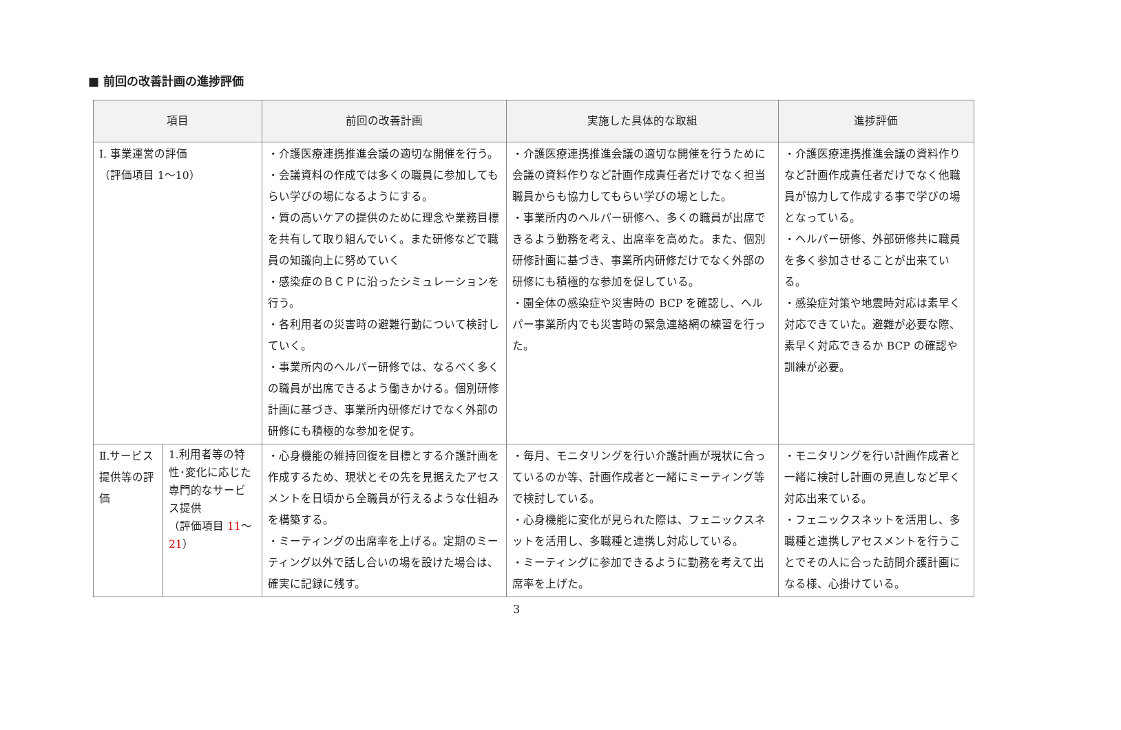■ 前回の改善計画の進捗評価
| 項目 | | 前回の改善計画 | 実施した具体的な取組 | 進捗評価 |
| --- | --- | --- | --- | --- |
| Ⅰ. 事業運営の評価 （評価項目 1～10） | | ・介護医療連携推進会議の適切な開催を行う。 ・会議資料の作成では多くの職員に参加してもらい学びの場になるようにする。 ・質の高いケアの提供のために理念や業務目標を共有して取り組んでいく。また研修などで職員の知識向上に努めていく ・感染症のＢＣＰに沿ったシミュレーションを行う。 ・各利用者の災害時の避難行動について検討していく。 ・事業所内のヘルパー研修では、なるべく多くの職員が出席できるよう働きかける。個別研修計画に基づき、事業所内研修だけでなく外部の研修にも積極的な参加を促す。 | ・介護医療連携推進会議の適切な開催を行うために会議の資料作りなど計画作成責任者だけでなく担当職員からも協力してもらい学びの場とした。 ・事業所内のヘルパー研修へ、多くの職員が出席できるよう勤務を考え、出席率を高めた。また、個別研修計画に基づき、事業所内研修だけでなく外部の研修にも積極的な参加を促している。 ・園全体の感染症や災害時の BCP を確認し、ヘルパー事業所内でも災害時の緊急連絡網の練習を行った。 | ・介護医療連携推進会議の資料作りなど計画作成責任者だけでなく他職員が協力して作成する事で学びの場となっている。 ・ヘルパー研修、外部研修共に職員を多く参加させることが出来ている。 ・感染症対策や地震時対応は素早く対応できていた。避難が必要な際、素早く対応できるか BCP の確認や訓練が必要。 |
| Ⅱ.サービス提供等の評価 | 1.利用者等の特性･変化に応じた専門的なサービス提供 （評価項目 11 ～ 21 ） | ・心身機能の維持回復を目標とする介護計画を作成するため、現状とその先を見据えたアセスメントを日頃から全職員が行えるような仕組みを構築する。 ・ミーティングの出席率を上げる。定期のミーティング以外で話し合いの場を設けた場合は、確実に記録に残す。 | ・毎月、モニタリングを行い介護計画が現状に合っているのか等、計画作成者と一緒にミーティング等で検討している。 ・心身機能に変化が見られた際は、フェニックスネットを活用し、多職種と連携し対応している。 ・ミーティングに参加できるように勤務を考えて出席率を上げた。 | ・モニタリングを行い計画作成者と一緒に検討し計画の見直しなど早く対応出来ている。 ・フェニックスネットを活用し、多職種と連携しアセスメントを行うことでその人に合った訪問介護計画になる様、心掛けている。 |
3